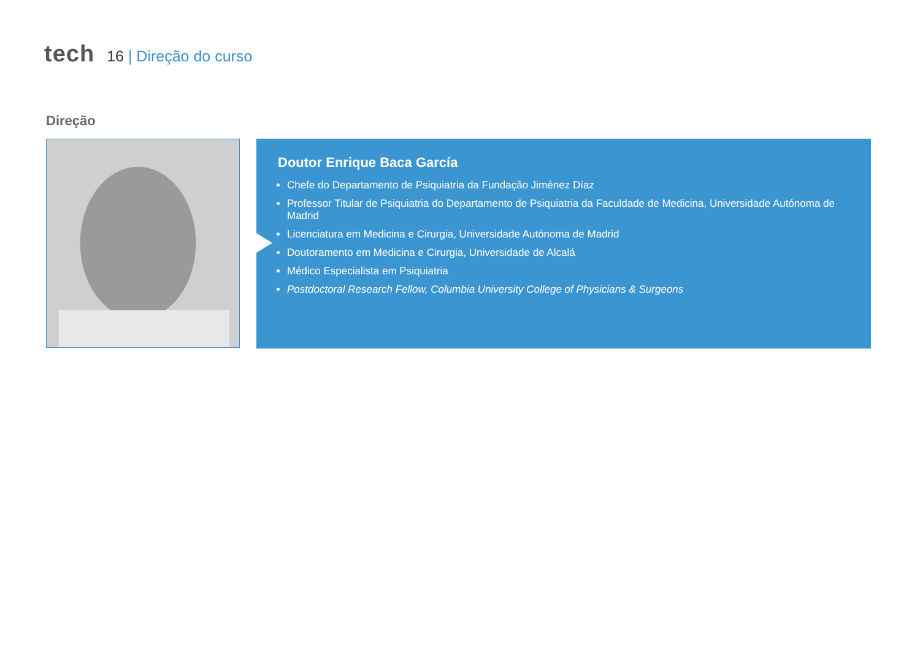tech
16 | Direção do curso
Direção
Doutor Enrique Baca García
Chefe do Departamento de Psiquiatria da Fundação Jiménez Díaz
Professor Titular de Psiquiatria do Departamento de Psiquiatria da Faculdade de Medicina, Universidade Autónoma de Madrid
Licenciatura em Medicina e Cirurgia, Universidade Autónoma de Madrid
Doutoramento em Medicina e Cirurgia, Universidade de Alcalá
Médico Especialista em Psiquiatria
Postdoctoral Research Fellow, Columbia University College of Physicians & Surgeons